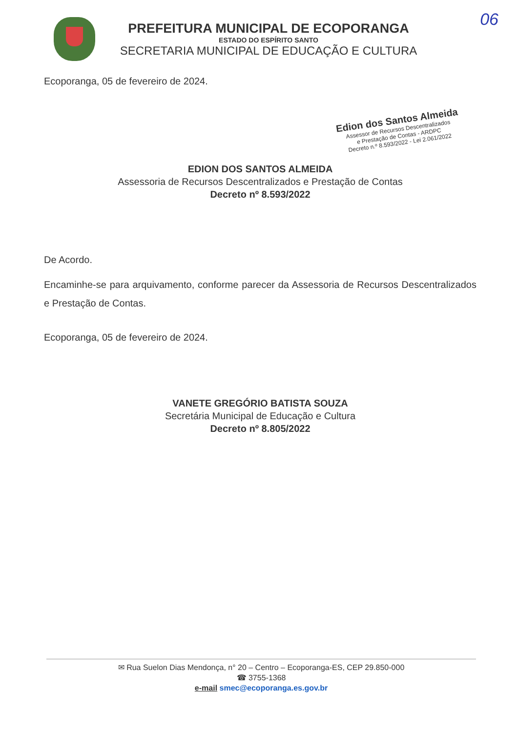06
PREFEITURA MUNICIPAL DE ECOPORANGA
ESTADO DO ESPÍRITO SANTO
SECRETARIA MUNICIPAL DE EDUCAÇÃO E CULTURA
Ecoporanga, 05 de fevereiro de 2024.
Edion dos Santos Almeida
Assessor de Recursos Descentralizados
e Prestação de Contas - ARDPC
Decreto n.º 8.593/2022 - Lei 2.061/2022
EDION DOS SANTOS ALMEIDA
Assessoria de Recursos Descentralizados e Prestação de Contas
Decreto nº 8.593/2022
De Acordo.
Encaminhe-se para arquivamento, conforme parecer da Assessoria de Recursos Descentralizados e Prestação de Contas.
Ecoporanga, 05 de fevereiro de 2024.
VANETE GREGÓRIO BATISTA SOUZA
Secretária Municipal de Educação e Cultura
Decreto nº 8.805/2022
✉ Rua Suelon Dias Mendonça, n° 20 – Centro – Ecoporanga-ES, CEP 29.850-000
☎ 3755-1368
e-mail smec@ecoporanga.es.gov.br